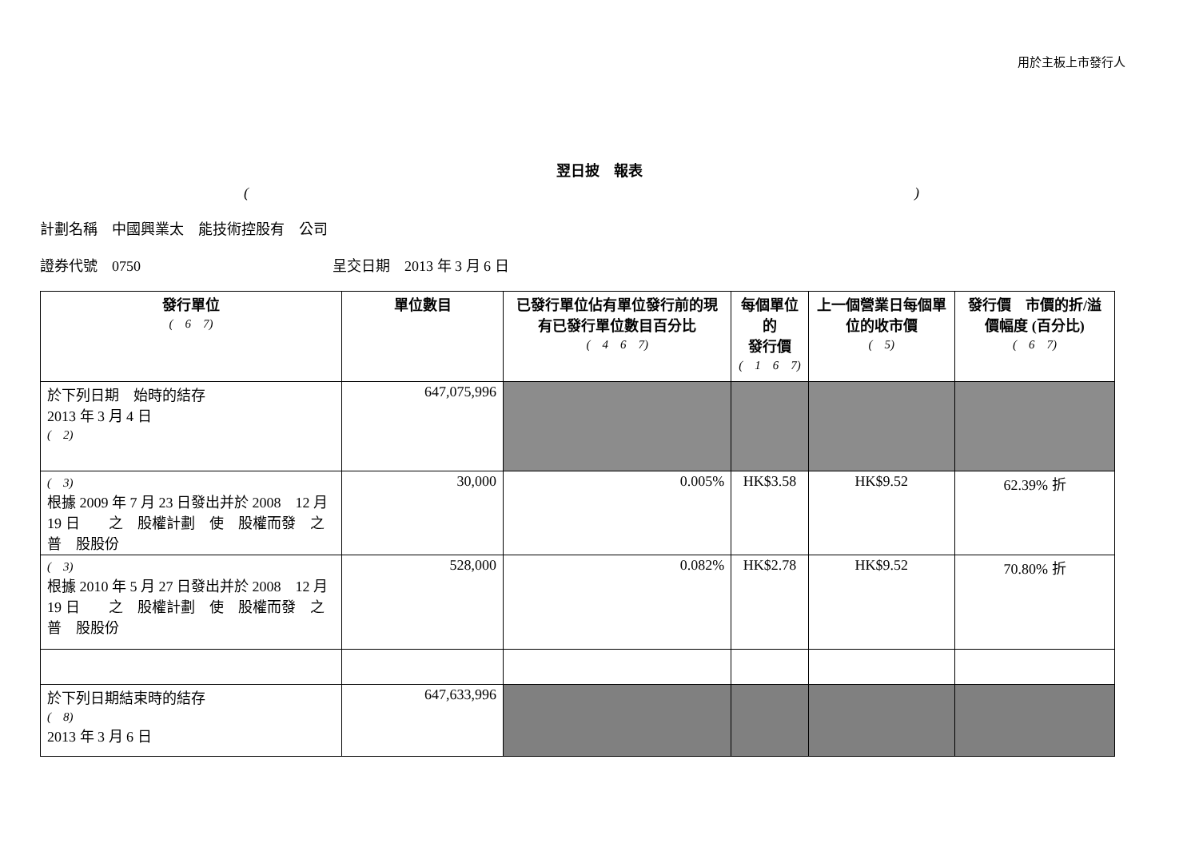用於主板上市發行人
翌日披　報表
()
計劃名稱　中國興業太　能技術控股有　公司
證券代號　0750 呈交日期　2013 年 3 月 6 日
| 發行單位 ( 6 7) | 單位數目 | 已發行單位佔有單位發行前的現有已發行單位數目百分比 ( 4 6 7) | 每個單位的 發行價 ( 1 6 7) | 上一個營業日每個單位的收市價 ( 5) | 發行價 市價的折/溢價幅度 (百分比) ( 6 7) |
| --- | --- | --- | --- | --- | --- |
| 於下列日期 始時的結存 2013 年 3 月 4 日 ( 2) | 647,075,996 | | | | |
| ( 3) 根據 2009 年 7 月 23 日發出并於 2008 12 月 19 日 之 股權計劃 使 股權而發 之普 股股份 | 30,000 | 0.005% | HK$3.58 | HK$9.52 | 62.39% 折 |
| ( 3) 根據 2010 年 5 月 27 日發出并於 2008 12 月 19 日 之 股權計劃 使 股權而發 之普 股股份 | 528,000 | 0.082% | HK$2.78 | HK$9.52 | 70.80% 折 |
| 於下列日期結束時的結存 ( 8) 2013 年 3 月 6 日 | 647,633,996 | | | | |